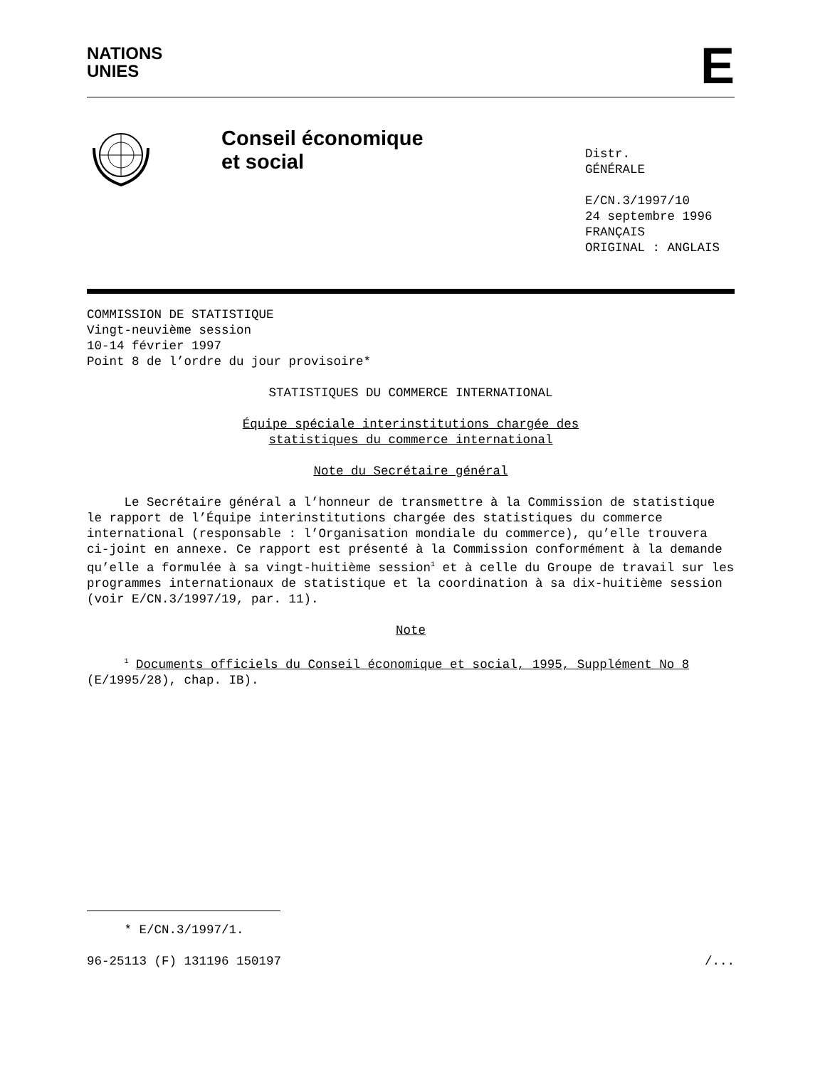NATIONS
UNIES
E
Conseil économique
et social
Distr.
GÉNÉRALE
E/CN.3/1997/10
24 septembre 1996
FRANÇAIS
ORIGINAL : ANGLAIS
COMMISSION DE STATISTIQUE
Vingt-neuvième session
10-14 février 1997
Point 8 de l’ordre du jour provisoire*
STATISTIQUES DU COMMERCE INTERNATIONAL
Équipe spéciale interinstitutions chargée des
statistiques du commerce international
Note du Secrétaire général
Le Secrétaire général a l’honneur de transmettre à la Commission de statistique le rapport de l’Équipe interinstitutions chargée des statistiques du commerce international (responsable : l’Organisation mondiale du commerce), qu’elle trouvera ci-joint en annexe. Ce rapport est présenté à la Commission conformément à la demande qu’elle a formulée à sa vingt-huitième session<sup>1</sup> et à celle du Groupe de travail sur les programmes internationaux de statistique et la coordination à sa dix-huitième session (voir E/CN.3/1997/19, par. 11).
Note
<sup>1</sup> Documents officiels du Conseil économique et social, 1995, Supplément No 8 (E/1995/28), chap. IB).
* E/CN.3/1997/1.
96-25113 (F) 131196 150197 /...